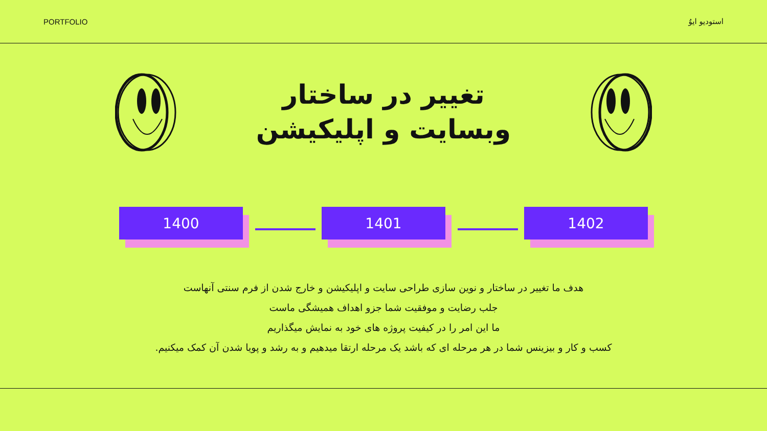PORTFOLIO استودیو ایوُ
تغییر در ساختار
وبسایت و اپلیکیشن
1400 1401 1402
هدف ما تغییر در ساختار و نوین سازی طراحی سایت و اپلیکیشن و خارج شدن از فرم سنتی آنهاست
جلب رضایت و موفقیت شما جزو اهداف همیشگی ماست
ما این امر را در کیفیت پروژه های خود به نمایش میگذاریم
کسب و کار و بیزینس شما در هر مرحله ای که باشد یک مرحله ارتقا میدهیم و به رشد و پویا شدن آن کمک میکنیم.